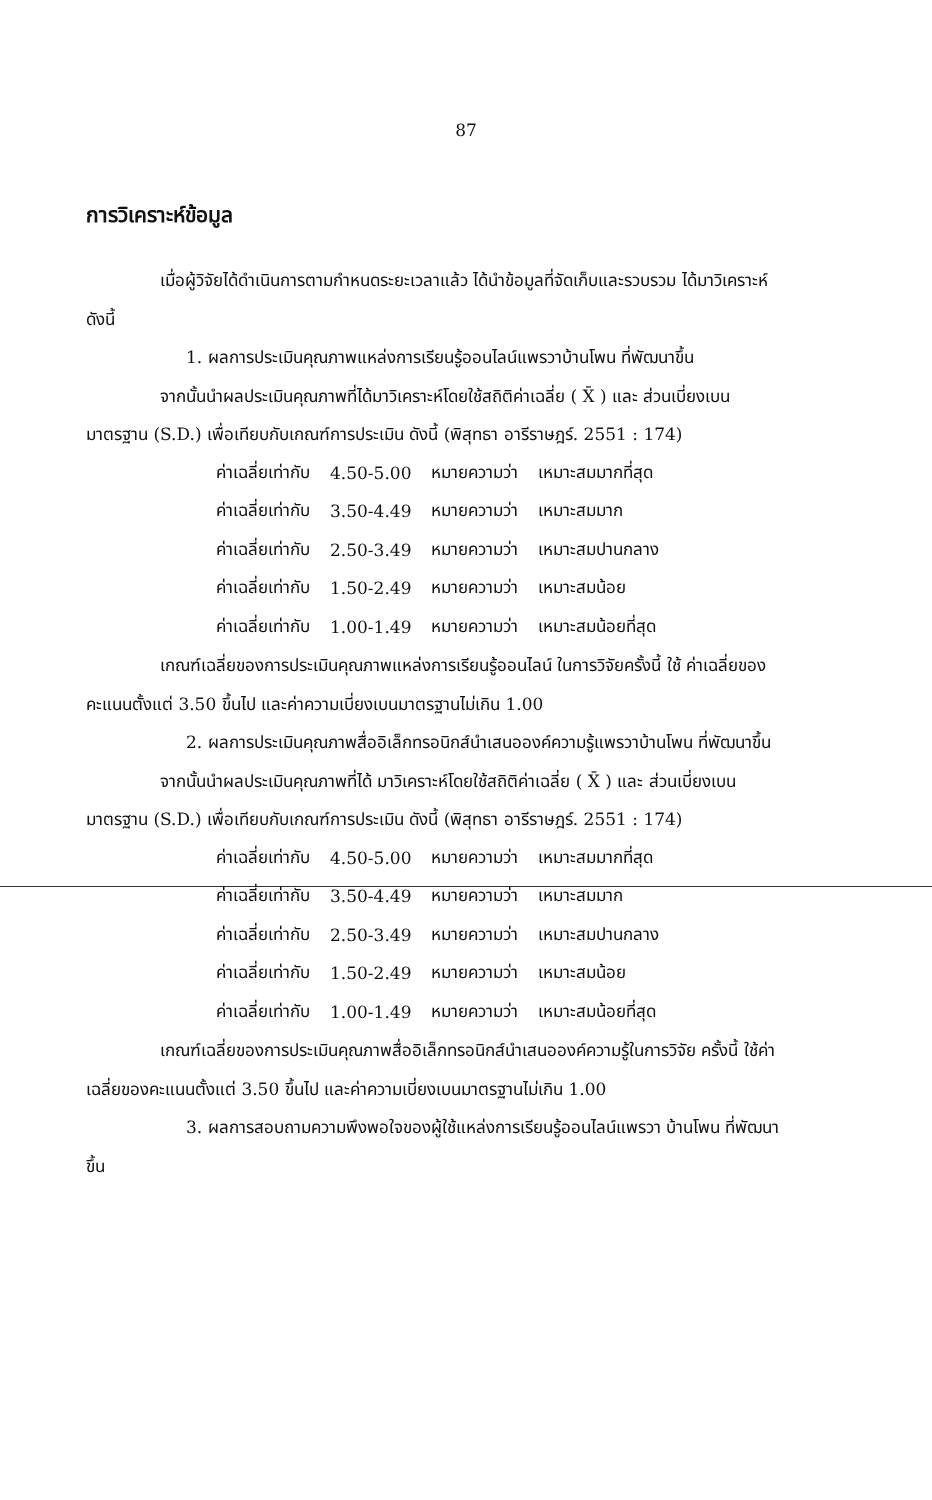87
การวิเคราะห์ข้อมูล
เมื่อผู้วิจัยได้ดำเนินการตามกำหนดระยะเวลาแล้ว ได้นำข้อมูลที่จัดเก็บและรวบรวม ได้มาวิเคราะห์ดังนี้
1. ผลการประเมินคุณภาพแหล่งการเรียนรู้ออนไลน์แพรวาบ้านโพน ที่พัฒนาขึ้น
จากนั้นนำผลประเมินคุณภาพที่ได้มาวิเคราะห์โดยใช้สถิติค่าเฉลี่ย ( X̄ ) และ ส่วนเบี่ยงเบนมาตรฐาน (S.D.) เพื่อเทียบกับเกณฑ์การประเมิน ดังนี้ (พิสุทธา อารีราษฎร์. 2551 : 174)
| ค่าเฉลี่ยเท่ากับ | 4.50-5.00 | หมายความว่า | เหมาะสมมากที่สุด |
| ค่าเฉลี่ยเท่ากับ | 3.50-4.49 | หมายความว่า | เหมาะสมมาก |
| ค่าเฉลี่ยเท่ากับ | 2.50-3.49 | หมายความว่า | เหมาะสมปานกลาง |
| ค่าเฉลี่ยเท่ากับ | 1.50-2.49 | หมายความว่า | เหมาะสมน้อย |
| ค่าเฉลี่ยเท่ากับ | 1.00-1.49 | หมายความว่า | เหมาะสมน้อยที่สุด |
เกณฑ์เฉลี่ยของการประเมินคุณภาพแหล่งการเรียนรู้ออนไลน์ ในการวิจัยครั้งนี้ ใช้ ค่าเฉลี่ยของคะแนนตั้งแต่ 3.50 ขึ้นไป และค่าความเบี่ยงเบนมาตรฐานไม่เกิน 1.00
2. ผลการประเมินคุณภาพสื่ออิเล็กทรอนิกส์นำเสนอองค์ความรู้แพรวาบ้านโพน ที่พัฒนาขึ้น
จากนั้นนำผลประเมินคุณภาพที่ได้ มาวิเคราะห์โดยใช้สถิติค่าเฉลี่ย ( X̄ ) และ ส่วนเบี่ยงเบนมาตรฐาน (S.D.) เพื่อเทียบกับเกณฑ์การประเมิน ดังนี้ (พิสุทธา อารีราษฎร์. 2551 : 174)
| ค่าเฉลี่ยเท่ากับ | 4.50-5.00 | หมายความว่า | เหมาะสมมากที่สุด |
| ค่าเฉลี่ยเท่ากับ | 3.50-4.49 | หมายความว่า | เหมาะสมมาก |
| ค่าเฉลี่ยเท่ากับ | 2.50-3.49 | หมายความว่า | เหมาะสมปานกลาง |
| ค่าเฉลี่ยเท่ากับ | 1.50-2.49 | หมายความว่า | เหมาะสมน้อย |
| ค่าเฉลี่ยเท่ากับ | 1.00-1.49 | หมายความว่า | เหมาะสมน้อยที่สุด |
เกณฑ์เฉลี่ยของการประเมินคุณภาพสื่ออิเล็กทรอนิกส์นำเสนอองค์ความรู้ในการวิจัย ครั้งนี้ ใช้ค่าเฉลี่ยของคะแนนตั้งแต่ 3.50 ขึ้นไป และค่าความเบี่ยงเบนมาตรฐานไม่เกิน 1.00
3. ผลการสอบถามความพึงพอใจของผู้ใช้แหล่งการเรียนรู้ออนไลน์แพรวา บ้านโพน ที่พัฒนาขึ้น